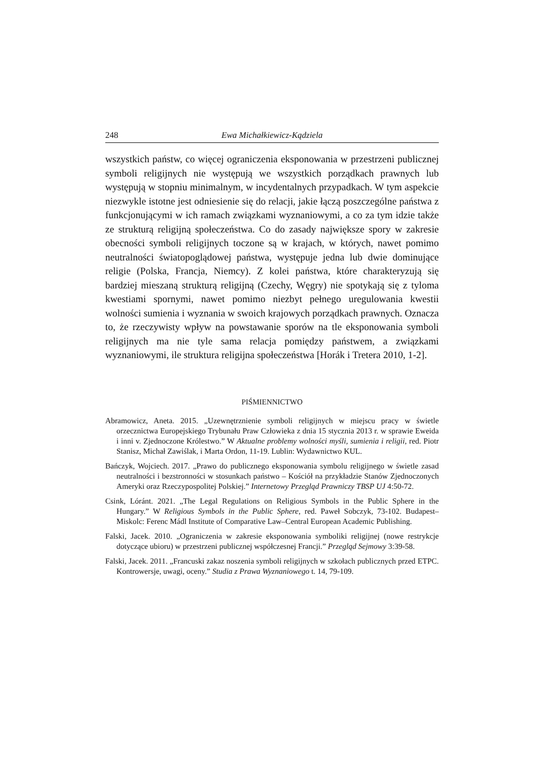248 Ewa Michałkiewicz-Kądziela
wszystkich państw, co więcej ograniczenia eksponowania w przestrzeni publicznej symboli religijnych nie występują we wszystkich porządkach prawnych lub występują w stopniu minimalnym, w incydentalnych przypadkach. W tym aspekcie niezwykle istotne jest odniesienie się do relacji, jakie łączą poszczególne państwa z funkcjonującymi w ich ramach związkami wyznaniowymi, a co za tym idzie także ze strukturą religijną społeczeństwa. Co do zasady największe spory w zakresie obecności symboli religijnych toczone są w krajach, w których, nawet pomimo neutralności światopoglądowej państwa, występuje jedna lub dwie dominujące religie (Polska, Francja, Niemcy). Z kolei państwa, które charakteryzują się bardziej mieszaną strukturą religijną (Czechy, Węgry) nie spotykają się z tyloma kwestiami spornymi, nawet pomimo niezbyt pełnego uregulowania kwestii wolności sumienia i wyznania w swoich krajowych porządkach prawnych. Oznacza to, że rzeczywisty wpływ na powstawanie sporów na tle eksponowania symboli religijnych ma nie tyle sama relacja pomiędzy państwem, a związkami wyznaniowymi, ile struktura religijna społeczeństwa [Horák i Tretera 2010, 1-2].
PIŚMIENNICTWO
Abramowicz, Aneta. 2015. „Uzewnętrznienie symboli religijnych w miejscu pracy w świetle orzecznictwa Europejskiego Trybunału Praw Człowieka z dnia 15 stycznia 2013 r. w sprawie Eweida i inni v. Zjednoczone Królestwo.” W Aktualne problemy wolności myśli, sumienia i religii, red. Piotr Stanisz, Michał Zawiślak, i Marta Ordon, 11-19. Lublin: Wydawnictwo KUL.
Bańczyk, Wojciech. 2017. „Prawo do publicznego eksponowania symbolu religijnego w świetle zasad neutralności i bezstronności w stosunkach państwo – Kościół na przykładzie Stanów Zjednoczonych Ameryki oraz Rzeczypospolitej Polskiej.” Internetowy Przegląd Prawniczy TBSP UJ 4:50-72.
Csink, Lóránt. 2021. „The Legal Regulations on Religious Symbols in the Public Sphere in the Hungary.” W Religious Symbols in the Public Sphere, red. Paweł Sobczyk, 73-102. Budapest–Miskolc: Ferenc Mádl Institute of Comparative Law–Central European Academic Publishing.
Falski, Jacek. 2010. „Ograniczenia w zakresie eksponowania symboliki religijnej (nowe restrykcje dotyczące ubioru) w przestrzeni publicznej współczesnej Francji.” Przegląd Sejmowy 3:39-58.
Falski, Jacek. 2011. „Francuski zakaz noszenia symboli religijnych w szkołach publicznych przed ETPC. Kontrowersje, uwagi, oceny.” Studia z Prawa Wyznaniowego t. 14, 79-109.